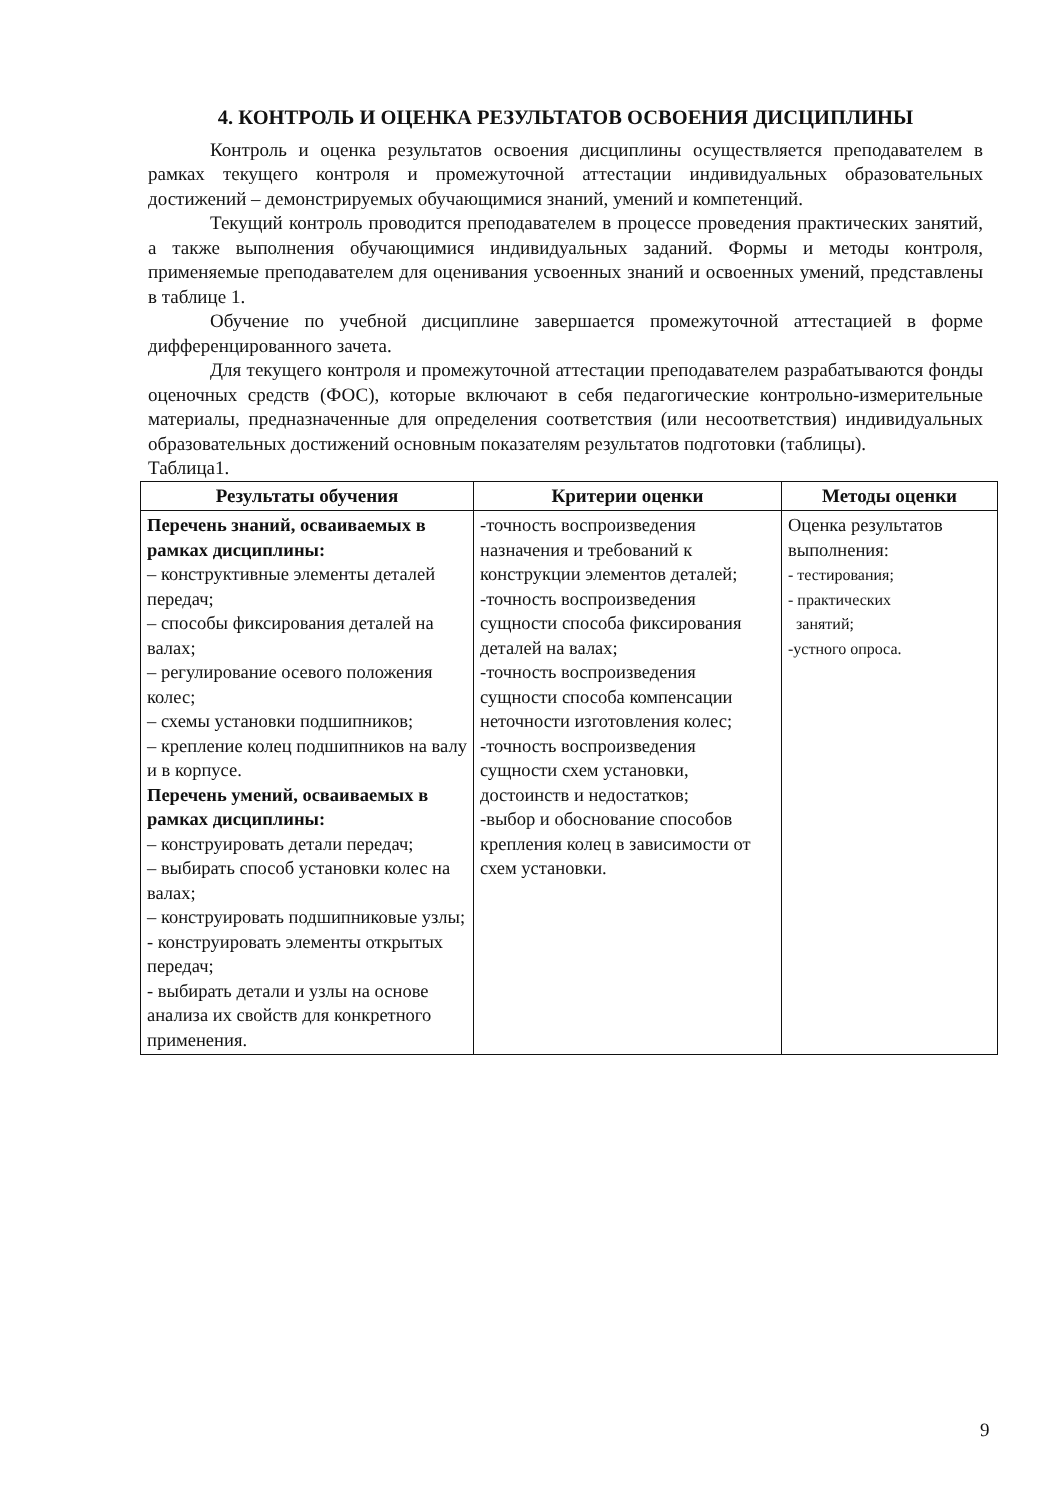4. КОНТРОЛЬ И ОЦЕНКА РЕЗУЛЬТАТОВ ОСВОЕНИЯ ДИСЦИПЛИНЫ
Контроль и оценка результатов освоения дисциплины осуществляется преподавателем в рамках текущего контроля и промежуточной аттестации индивидуальных образовательных достижений – демонстрируемых обучающимися знаний, умений и компетенций.
Текущий контроль проводится преподавателем в процессе проведения практических занятий, а также выполнения обучающимися индивидуальных заданий. Формы и методы контроля, применяемые преподавателем для оценивания усвоенных знаний и освоенных умений, представлены в таблице 1.
Обучение по учебной дисциплине завершается промежуточной аттестацией в форме дифференцированного зачета.
Для текущего контроля и промежуточной аттестации преподавателем разрабатываются фонды оценочных средств (ФОС), которые включают в себя педагогические контрольно-измерительные материалы, предназначенные для определения соответствия (или несоответствия) индивидуальных образовательных достижений основным показателям результатов подготовки (таблицы).
Таблица1.
| Результаты обучения | Критерии оценки | Методы оценки |
| --- | --- | --- |
| Перечень знаний, осваиваемых в рамках дисциплины: – конструктивные элементы деталей передач; – способы фиксирования деталей на валах; – регулирование осевого положения колес; – схемы установки подшипников; – крепление колец подшипников на валу и в корпусе. Перечень умений, осваиваемых в рамках дисциплины: – конструировать детали передач; – выбирать способ установки колес на валах; – конструировать подшипниковые узлы; - конструировать элементы открытых передач; - выбирать детали и узлы на основе анализа их свойств для конкретного применения. | -точность воспроизведения назначения и требований к конструкции элементов деталей; -точность воспроизведения сущности способа фиксирования деталей на валах; -точность воспроизведения сущности способа компенсации неточности изготовления колес; -точность воспроизведения сущности схем установки, достоинств и недостатков; -выбор и обоснование способов крепления колец в зависимости от схем установки. | Оценка результатов выполнения: - тестирования; - практических занятий; -устного опроса. |
9